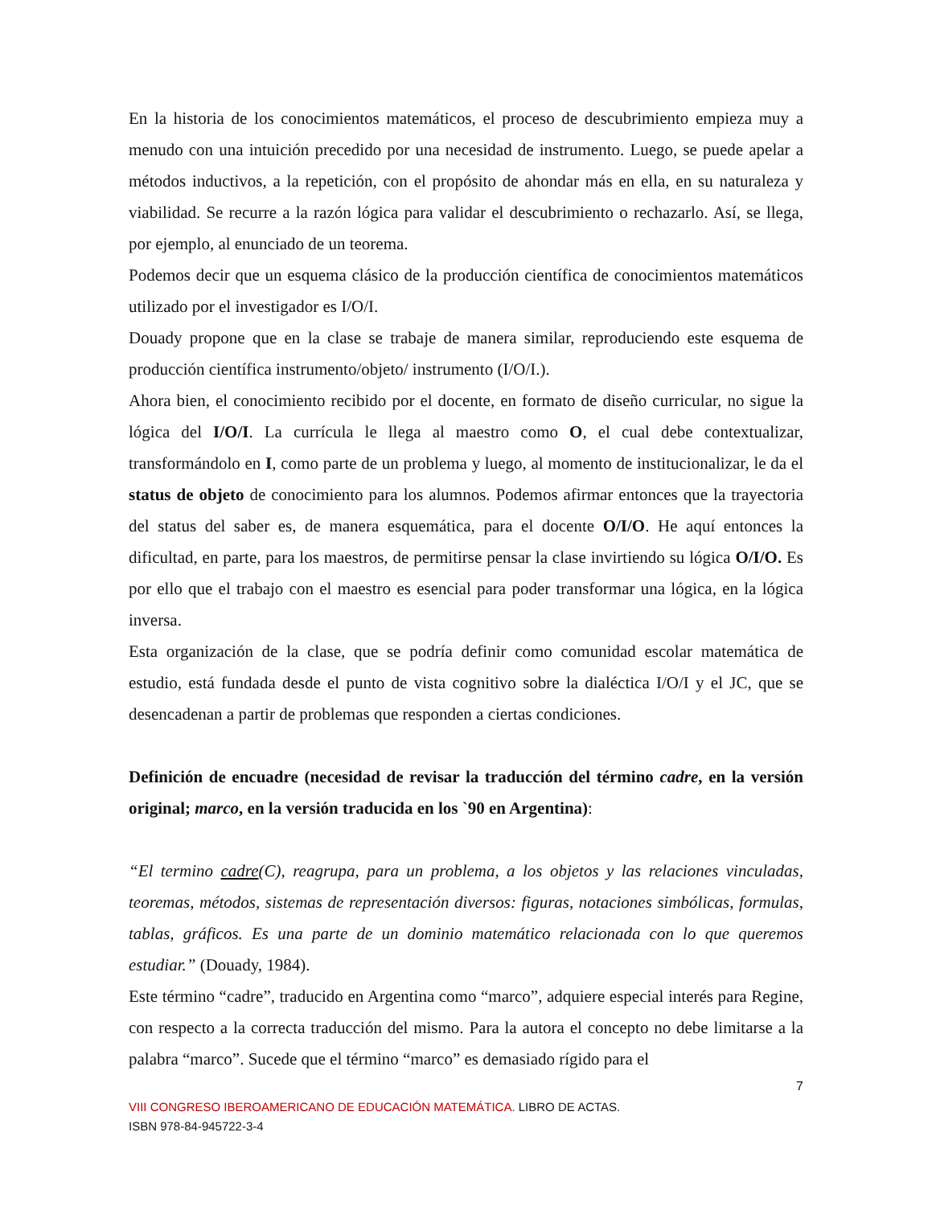En la historia de los conocimientos matemáticos, el proceso de descubrimiento empieza muy a menudo con una intuición precedido por una necesidad de instrumento. Luego, se puede apelar a métodos inductivos, a la repetición, con el propósito de ahondar más en ella, en su naturaleza y viabilidad. Se recurre a la razón lógica para validar el descubrimiento o rechazarlo. Así, se llega, por ejemplo, al enunciado de un teorema.
Podemos decir que un esquema clásico de la producción científica de conocimientos matemáticos utilizado por el investigador es I/O/I.
Douady propone que en la clase se trabaje de manera similar, reproduciendo este esquema de producción científica instrumento/objeto/ instrumento (I/O/I.).
Ahora bien, el conocimiento recibido por el docente, en formato de diseño curricular, no sigue la lógica del I/O/I. La currícula le llega al maestro como O, el cual debe contextualizar, transformándolo en I, como parte de un problema y luego, al momento de institucionalizar, le da el status de objeto de conocimiento para los alumnos. Podemos afirmar entonces que la trayectoria del status del saber es, de manera esquemática, para el docente O/I/O. He aquí entonces la dificultad, en parte, para los maestros, de permitirse pensar la clase invirtiendo su lógica O/I/O. Es por ello que el trabajo con el maestro es esencial para poder transformar una lógica, en la lógica inversa.
Esta organización de la clase, que se podría definir como comunidad escolar matemática de estudio, está fundada desde el punto de vista cognitivo sobre la dialéctica I/O/I y el JC, que se desencadenan a partir de problemas que responden a ciertas condiciones.
Definición de encuadre (necesidad de revisar la traducción del término cadre, en la versión original; marco, en la versión traducida en los `90 en Argentina):
“El termino cadre(C), reagrupa, para un problema, a los objetos y las relaciones vinculadas, teoremas, métodos, sistemas de representación diversos: figuras, notaciones simbólicas, formulas, tablas, gráficos. Es una parte de un dominio matemático relacionada con lo que queremos estudiar.” (Douady, 1984).
Este término “cadre”, traducido en Argentina como “marco”, adquiere especial interés para Regine, con respecto a la correcta traducción del mismo. Para la autora el concepto no debe limitarse a la palabra “marco”. Sucede que el término “marco” es demasiado rígido para el
7
VIII CONGRESO IBEROAMERICANO DE EDUCACIÓN MATEMÁTICA. LIBRO DE ACTAS.
ISBN 978-84-945722-3-4